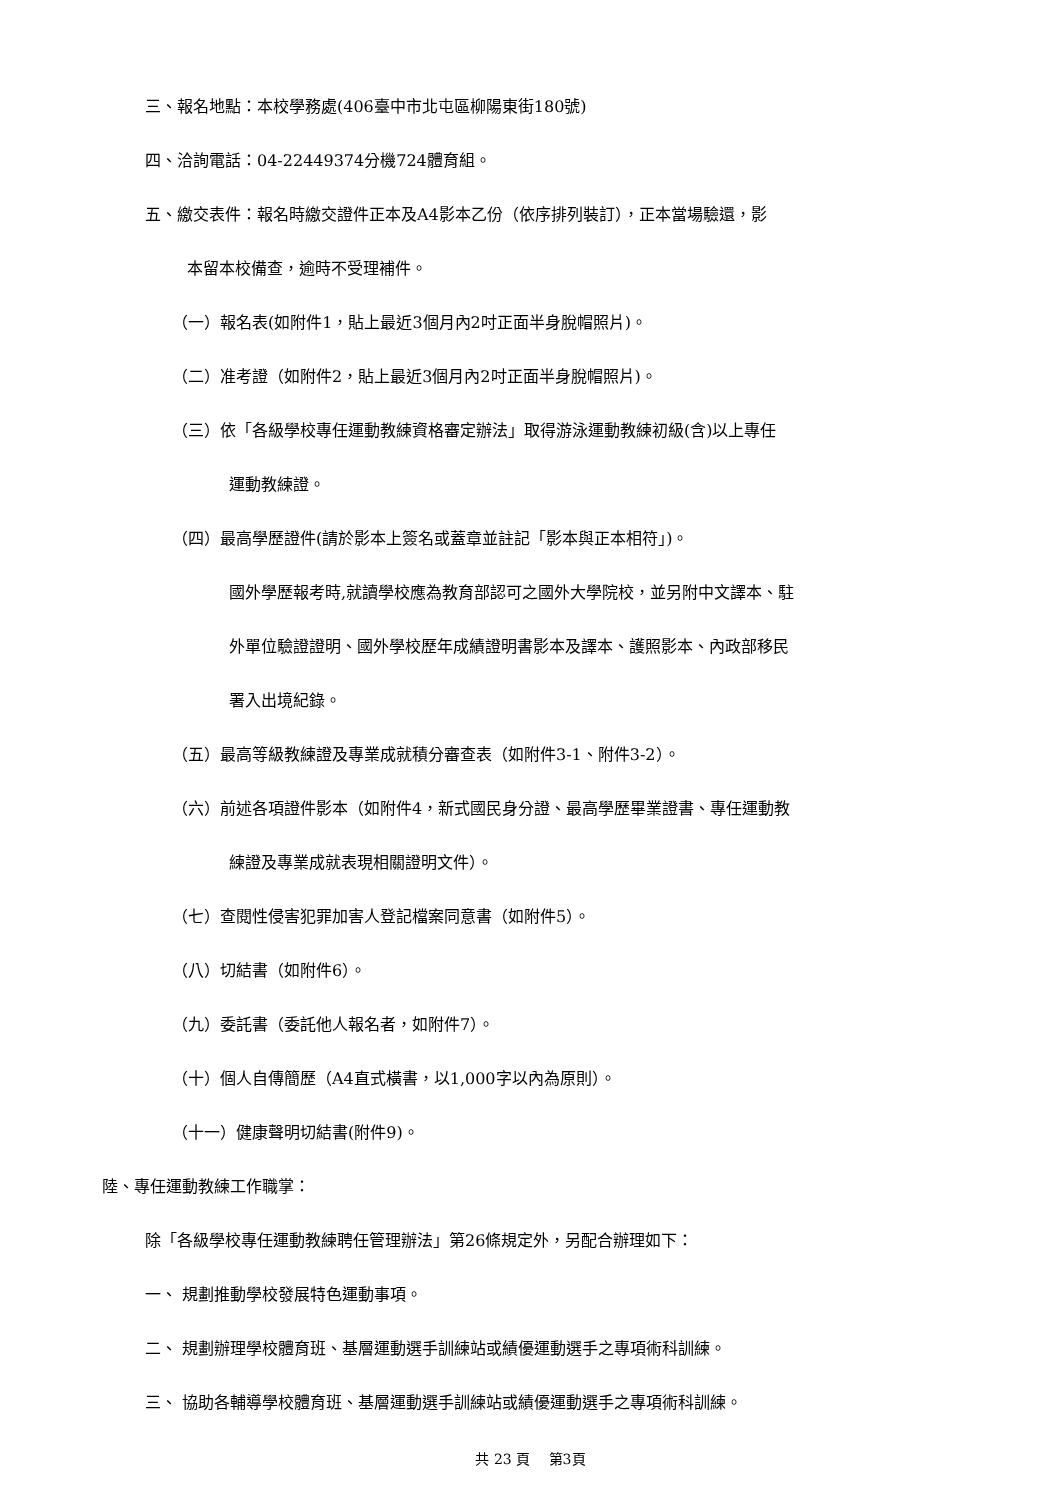三、報名地點：本校學務處(406臺中市北屯區柳陽東街180號)
四、洽詢電話：04-22449374分機724體育組。
五、繳交表件：報名時繳交證件正本及A4影本乙份（依序排列裝訂），正本當場驗還，影
本留本校備查，逾時不受理補件。
（一）報名表(如附件1，貼上最近3個月內2吋正面半身脫帽照片)。
（二）准考證（如附件2，貼上最近3個月內2吋正面半身脫帽照片)。
（三）依「各級學校專任運動教練資格審定辦法」取得游泳運動教練初級(含)以上專任
運動教練證。
（四）最高學歷證件(請於影本上簽名或蓋章並註記「影本與正本相符」)。
國外學歷報考時,就讀學校應為教育部認可之國外大學院校，並另附中文譯本、駐
外單位驗證證明、國外學校歷年成績證明書影本及譯本、護照影本、內政部移民
署入出境紀錄。
（五）最高等級教練證及專業成就積分審查表（如附件3-1、附件3-2）。
（六）前述各項證件影本（如附件4，新式國民身分證、最高學歷畢業證書、專任運動教
練證及專業成就表現相關證明文件）。
（七）查閱性侵害犯罪加害人登記檔案同意書（如附件5）。
（八）切結書（如附件6）。
（九）委託書（委託他人報名者，如附件7）。
（十）個人自傳簡歷（A4直式橫書，以1,000字以內為原則）。
（十一）健康聲明切結書(附件9)。
陸、專任運動教練工作職掌：
除「各級學校專任運動教練聘任管理辦法」第26條規定外，另配合辦理如下：
一、 規劃推動學校發展特色運動事項。
二、 規劃辦理學校體育班、基層運動選手訓練站或績優運動選手之專項術科訓練。
三、 協助各輔導學校體育班、基層運動選手訓練站或績優運動選手之專項術科訓練。
共 23 頁　 第3頁